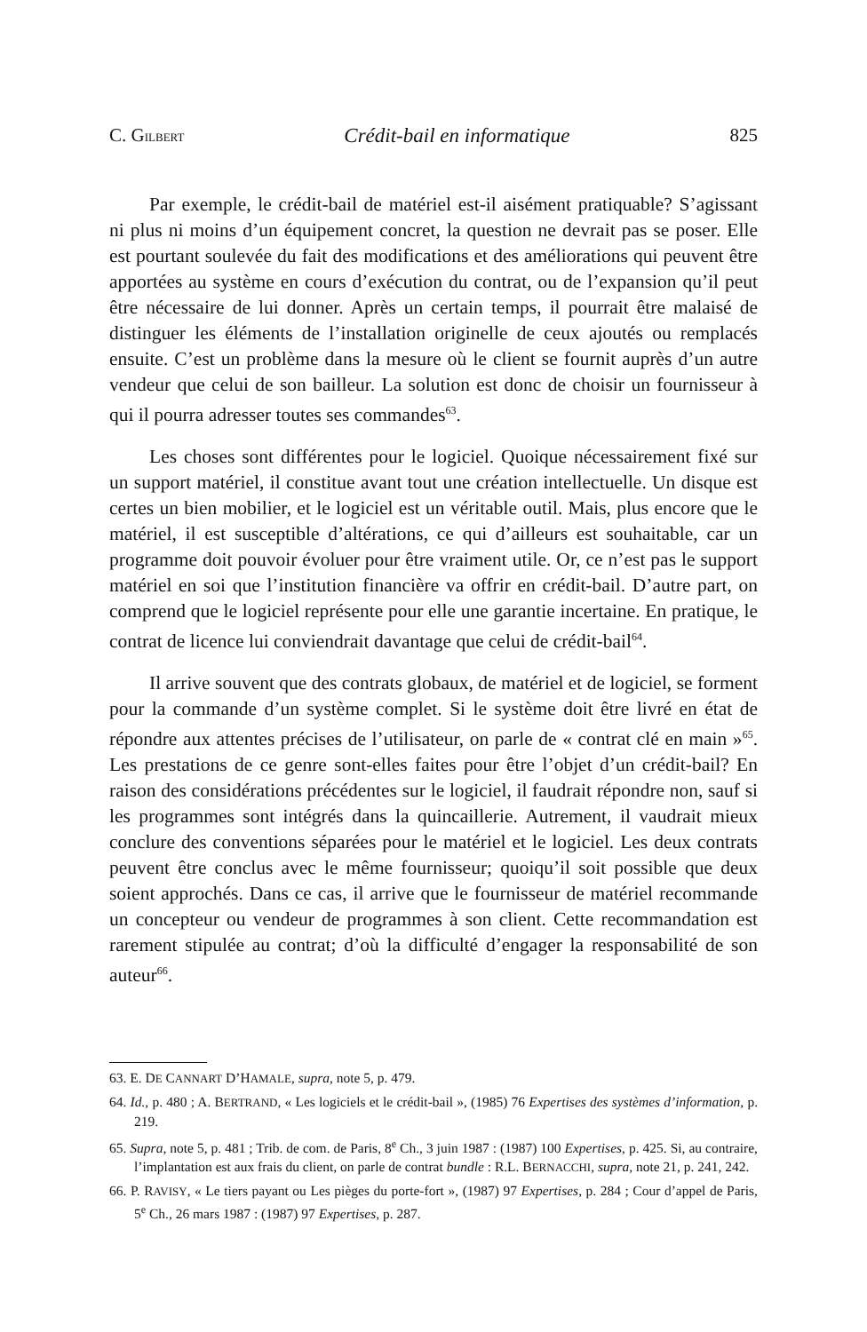C. GILBERT Crédit-bail en informatique 825
Par exemple, le crédit-bail de matériel est-il aisément pratiquable? S’agissant ni plus ni moins d’un équipement concret, la question ne devrait pas se poser. Elle est pourtant soulevée du fait des modifications et des améliorations qui peuvent être apportées au système en cours d’exécution du contrat, ou de l’expansion qu’il peut être nécessaire de lui donner. Après un certain temps, il pourrait être malaisé de distinguer les éléments de l’installation originelle de ceux ajoutés ou remplacés ensuite. C’est un problème dans la mesure où le client se fournit auprès d’un autre vendeur que celui de son bailleur. La solution est donc de choisir un fournisseur à qui il pourra adresser toutes ses commandes<sup>63</sup>.
Les choses sont différentes pour le logiciel. Quoique nécessairement fixé sur un support matériel, il constitue avant tout une création intellectuelle. Un disque est certes un bien mobilier, et le logiciel est un véritable outil. Mais, plus encore que le matériel, il est susceptible d’altérations, ce qui d’ailleurs est souhaitable, car un programme doit pouvoir évoluer pour être vraiment utile. Or, ce n’est pas le support matériel en soi que l’institution financière va offrir en crédit-bail. D’autre part, on comprend que le logiciel représente pour elle une garantie incertaine. En pratique, le contrat de licence lui conviendrait davantage que celui de crédit-bail<sup>64</sup>.
Il arrive souvent que des contrats globaux, de matériel et de logiciel, se forment pour la commande d’un système complet. Si le système doit être livré en état de répondre aux attentes précises de l’utilisateur, on parle de « contrat clé en main »<sup>65</sup>. Les prestations de ce genre sont-elles faites pour être l’objet d’un crédit-bail? En raison des considérations précédentes sur le logiciel, il faudrait répondre non, sauf si les programmes sont intégrés dans la quincaillerie. Autrement, il vaudrait mieux conclure des conventions séparées pour le matériel et le logiciel. Les deux contrats peuvent être conclus avec le même fournisseur; quoiqu’il soit possible que deux soient approchés. Dans ce cas, il arrive que le fournisseur de matériel recommande un concepteur ou vendeur de programmes à son client. Cette recommandation est rarement stipulée au contrat; d’où la difficulté d’engager la responsabilité de son auteur<sup>66</sup>.
63. E. DE CANNART D’HAMALE, supra, note 5, p. 479.
64. Id., p. 480 ; A. BERTRAND, « Les logiciels et le crédit-bail », (1985) 76 Expertises des systèmes d’information, p. 219.
65. Supra, note 5, p. 481 ; Trib. de com. de Paris, 8<sup>e</sup> Ch., 3 juin 1987 : (1987) 100 Expertises, p. 425. Si, au contraire, l’implantation est aux frais du client, on parle de contrat bundle : R.L. BERNACCHI, supra, note 21, p. 241, 242.
66. P. RAVISY, « Le tiers payant ou Les pièges du porte-fort », (1987) 97 Expertises, p. 284 ; Cour d’appel de Paris, 5<sup>e</sup> Ch., 26 mars 1987 : (1987) 97 Expertises, p. 287.